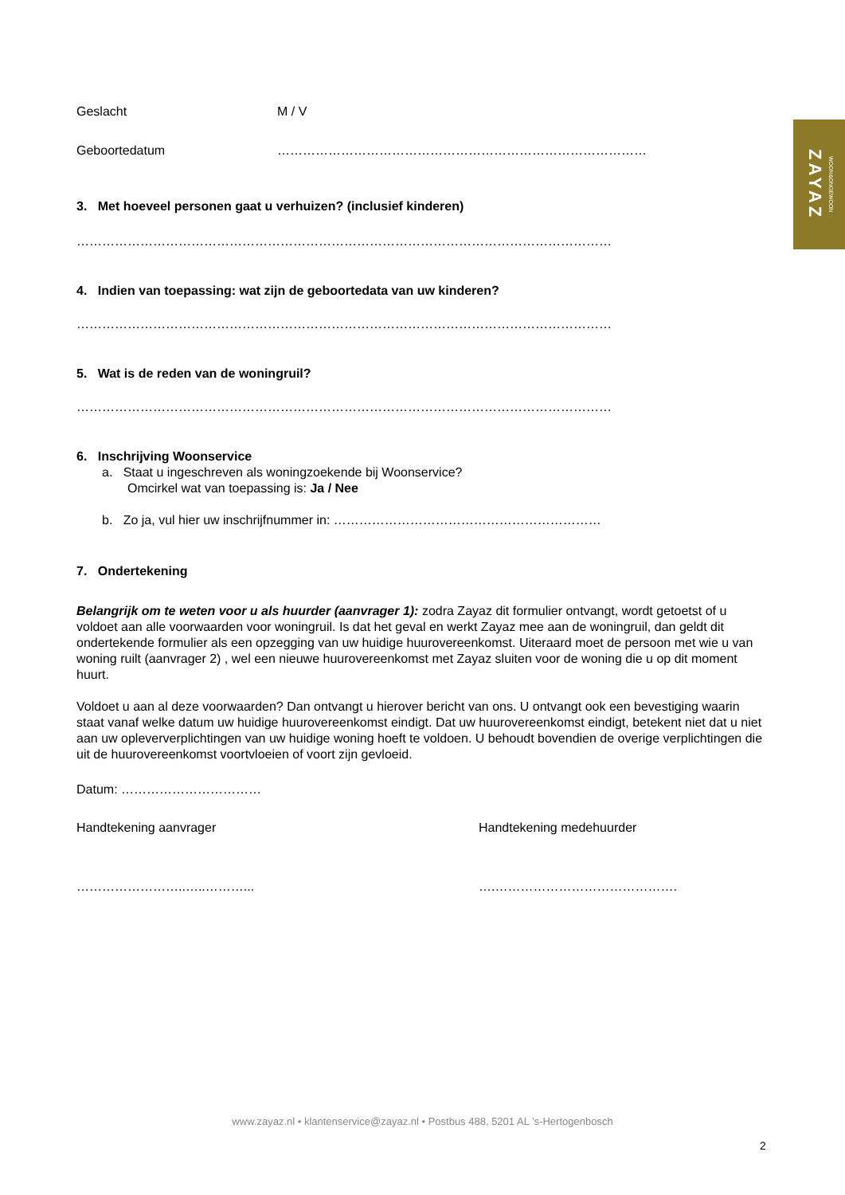ZAYAZ WOON&ONGEWOON
Geslacht M / V
Geboortedatum ……………………………………………………………………………
3. Met hoeveel personen gaat u verhuizen? (inclusief kinderen)
………………………………………………………………………………………………………………
4. Indien van toepassing: wat zijn de geboortedata van uw kinderen?
………………………………………………………………………………………………………………
5. Wat is de reden van de woningruil?
………………………………………………………………………………………………………………
6. Inschrijving Woonservice
a. Staat u ingeschreven als woningzoekende bij Woonservice?
Omcirkel wat van toepassing is: Ja / Nee
b. Zo ja, vul hier uw inschrijfnummer in: ………………………………………………………
7. Ondertekening
Belangrijk om te weten voor u als huurder (aanvrager 1): zodra Zayaz dit formulier ontvangt, wordt getoetst of u voldoet aan alle voorwaarden voor woningruil. Is dat het geval en werkt Zayaz mee aan de woningruil, dan geldt dit ondertekende formulier als een opzegging van uw huidige huurovereenkomst. Uiteraard moet de persoon met wie u van woning ruilt (aanvrager 2) , wel een nieuwe huurovereenkomst met Zayaz sluiten voor de woning die u op dit moment huurt.
Voldoet u aan al deze voorwaarden? Dan ontvangt u hierover bericht van ons. U ontvangt ook een bevestiging waarin staat vanaf welke datum uw huidige huurovereenkomst eindigt. Dat uw huurovereenkomst eindigt, betekent niet dat u niet aan uw opleververplichtingen van uw huidige woning hoeft te voldoen. U behoudt bovendien de overige verplichtingen die uit de huurovereenkomst voortvloeien of voort zijn gevloeid.
Datum: ……………………………
Handtekening aanvrager Handtekening medehuurder
……………………..…..………... ….…………………………………….
www.zayaz.nl • klantenservice@zayaz.nl • Postbus 488, 5201 AL ’s-Hertogenbosch
2